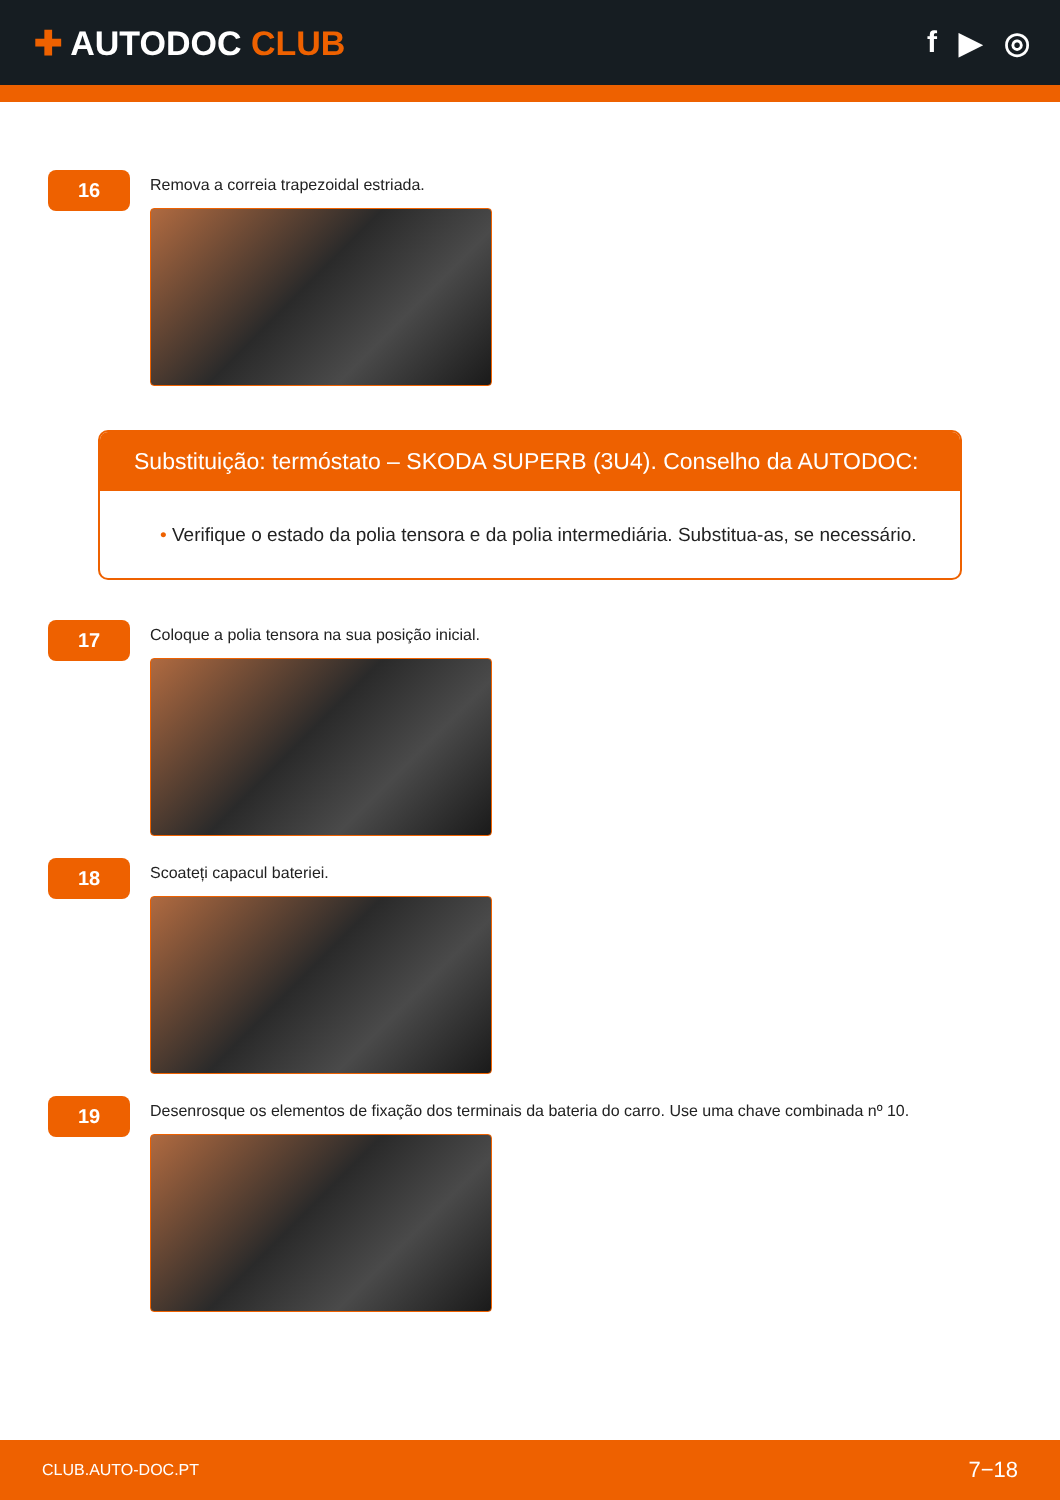✚ AUTODOC CLUB f ▶ ◎
16
Remova a correia trapezoidal estriada.
Substituição: termóstato – SKODA SUPERB (3U4). Conselho da AUTODOC:
• Verifique o estado da polia tensora e da polia intermediária. Substitua-as, se necessário.
17
Coloque a polia tensora na sua posição inicial.
18
Scoateți capacul bateriei.
19
Desenrosque os elementos de fixação dos terminais da bateria do carro. Use uma chave combinada nº 10.
CLUB.AUTO-DOC.PT 7−18